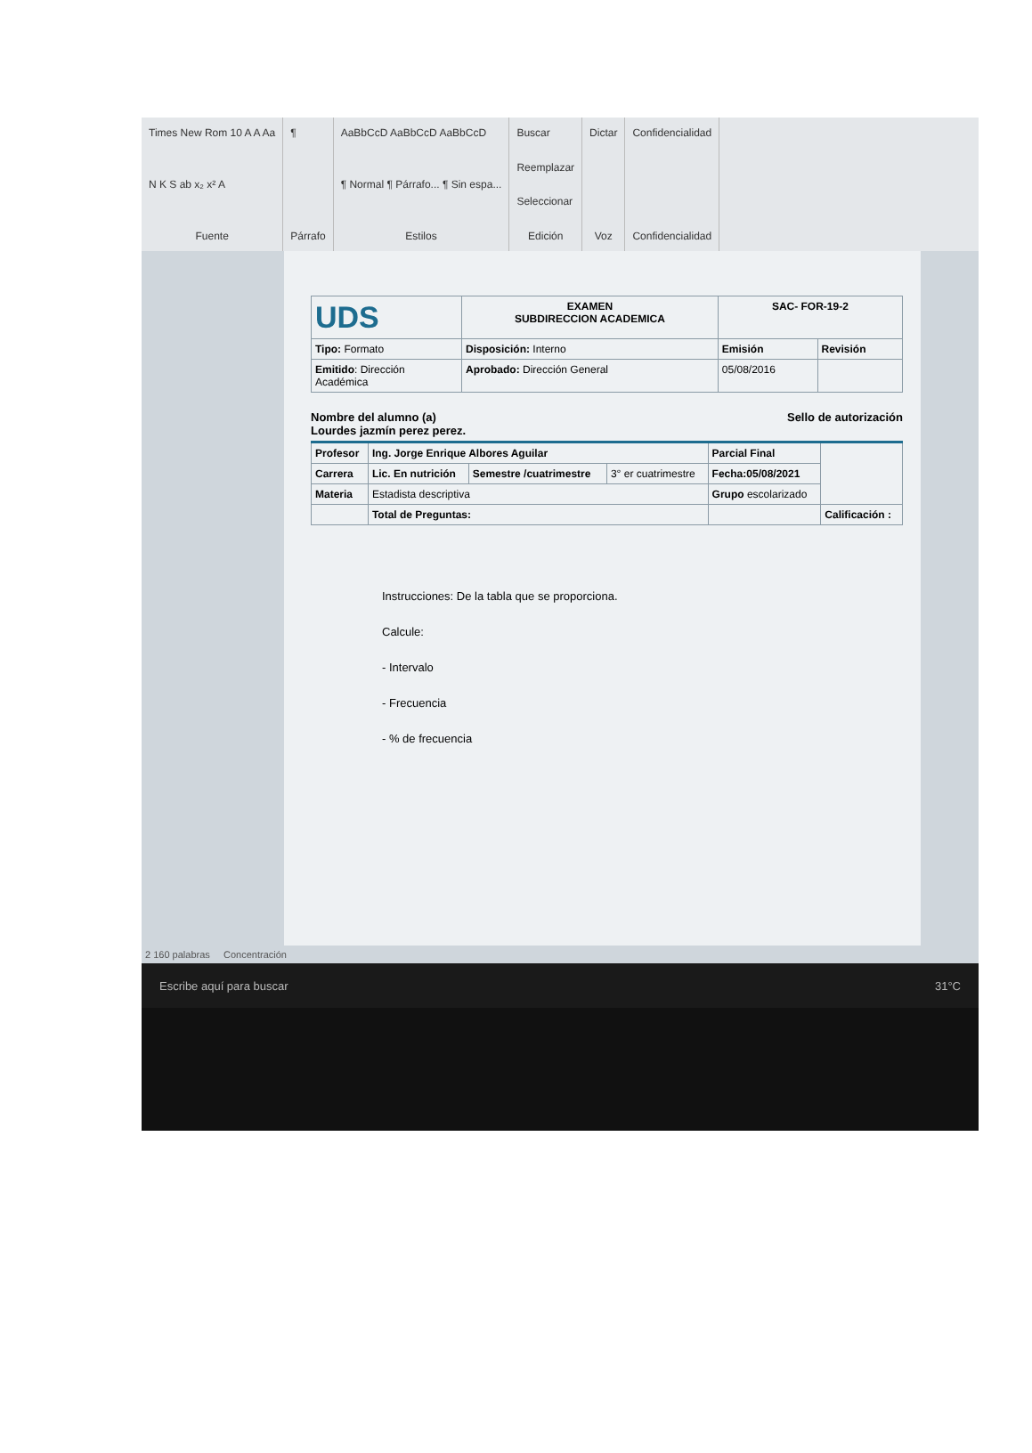Times New Rom 10 A A Aa
N K S ab x₂ x² A
Fuente
¶
Párrafo
AaBbCcD AaBbCcD AaBbCcD
¶ Normal ¶ Párrafo... ¶ Sin espa...
Estilos
Buscar
Reemplazar
Seleccionar
Edición
Dictar
Voz
Confidencialidad
Confidencialidad
| UDS | EXAMEN SUBDIRECCION ACADEMICA | SAC- FOR-19-2 | |
| Tipo: Formato | Disposición: Interno | Emisión | Revisión |
| Emitido : Dirección Académica | Aprobado: Dirección General | 05/08/2016 | |
Nombre del alumno (a)
Lourdes jazmín perez perez.
Sello de autorización
| Profesor | Ing. Jorge Enrique Albores Aguilar | | | Parcial Final | |
| Carrera | Lic. En nutrición | Semestre /cuatrimestre | 3° er cuatrimestre | Fecha:05/08/2021 | |
| Materia | Estadista descriptiva | | | Grupo escolarizado | |
| | Total de Preguntas: | | | | Calificación : |
Instrucciones: De la tabla que se proporciona.
Calcule:
- Intervalo
- Frecuencia
- % de frecuencia
2 160 palabras Concentración
Escribe aquí para buscar 31°C